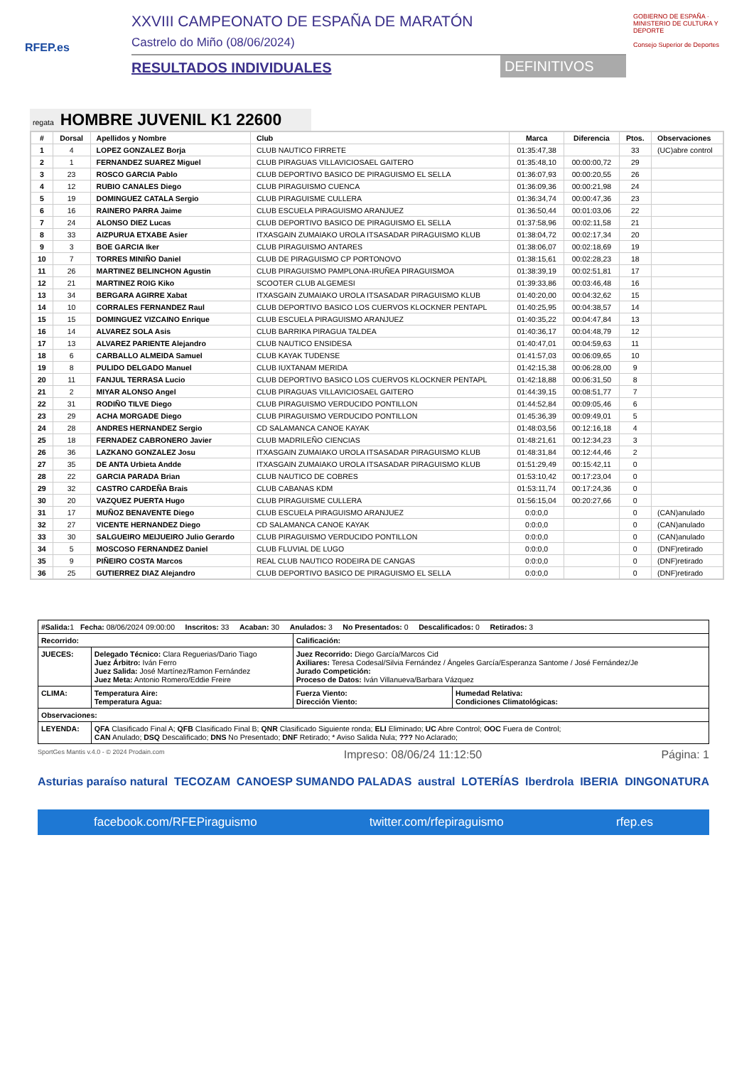RFEP.es
XXVIII CAMPEONATO DE ESPAÑA DE MARATÓN
Castrelo do Miño (08/06/2024)
RESULTADOS INDIVIDUALES DEFINITIVOS
GOBIERNO DE ESPAÑA · MINISTERIO DE CULTURA Y DEPORTE
Consejo Superior de Deportes
regata HOMBRE JUVENIL K1 22600
| # | Dorsal | Apellidos y Nombre | Club | Marca | Diferencia | Ptos. | Observaciones |
| --- | --- | --- | --- | --- | --- | --- | --- |
| 1 | 4 | LOPEZ GONZALEZ Borja | CLUB NAUTICO FIRRETE | 01:35:47,38 | | 33 | (UC)abre control |
| 2 | 1 | FERNANDEZ SUAREZ Miguel | CLUB PIRAGUAS VILLAVICIOSAEL GAITERO | 01:35:48,10 | 00:00:00,72 | 29 | |
| 3 | 23 | ROSCO GARCIA Pablo | CLUB DEPORTIVO BASICO DE PIRAGUISMO EL SELLA | 01:36:07,93 | 00:00:20,55 | 26 | |
| 4 | 12 | RUBIO CANALES Diego | CLUB PIRAGUISMO CUENCA | 01:36:09,36 | 00:00:21,98 | 24 | |
| 5 | 19 | DOMINGUEZ CATALA Sergio | CLUB PIRAGUISME CULLERA | 01:36:34,74 | 00:00:47,36 | 23 | |
| 6 | 16 | RAINERO PARRA Jaime | CLUB ESCUELA PIRAGUISMO ARANJUEZ | 01:36:50,44 | 00:01:03,06 | 22 | |
| 7 | 24 | ALONSO DIEZ Lucas | CLUB DEPORTIVO BASICO DE PIRAGUISMO EL SELLA | 01:37:58,96 | 00:02:11,58 | 21 | |
| 8 | 33 | AIZPURUA ETXABE Asier | ITXASGAIN ZUMAIAKO UROLA ITSASADAR PIRAGUISMO KLUB | 01:38:04,72 | 00:02:17,34 | 20 | |
| 9 | 3 | BOE GARCIA Iker | CLUB PIRAGUISMO ANTARES | 01:38:06,07 | 00:02:18,69 | 19 | |
| 10 | 7 | TORRES MINIÑO Daniel | CLUB DE PIRAGUISMO CP PORTONOVO | 01:38:15,61 | 00:02:28,23 | 18 | |
| 11 | 26 | MARTINEZ BELINCHON Agustin | CLUB PIRAGUISMO PAMPLONA-IRUÑEA PIRAGUISMOA | 01:38:39,19 | 00:02:51,81 | 17 | |
| 12 | 21 | MARTINEZ ROIG Kiko | SCOOTER CLUB ALGEMESI | 01:39:33,86 | 00:03:46,48 | 16 | |
| 13 | 34 | BERGARA AGIRRE Xabat | ITXASGAIN ZUMAIAKO UROLA ITSASADAR PIRAGUISMO KLUB | 01:40:20,00 | 00:04:32,62 | 15 | |
| 14 | 10 | CORRALES FERNANDEZ Raul | CLUB DEPORTIVO BASICO LOS CUERVOS KLOCKNER PENTAPL | 01:40:25,95 | 00:04:38,57 | 14 | |
| 15 | 15 | DOMINGUEZ VIZCAINO Enrique | CLUB ESCUELA PIRAGUISMO ARANJUEZ | 01:40:35,22 | 00:04:47,84 | 13 | |
| 16 | 14 | ALVAREZ SOLA Asis | CLUB BARRIKA PIRAGUA TALDEA | 01:40:36,17 | 00:04:48,79 | 12 | |
| 17 | 13 | ALVAREZ PARIENTE Alejandro | CLUB NAUTICO ENSIDESA | 01:40:47,01 | 00:04:59,63 | 11 | |
| 18 | 6 | CARBALLO ALMEIDA Samuel | CLUB KAYAK TUDENSE | 01:41:57,03 | 00:06:09,65 | 10 | |
| 19 | 8 | PULIDO DELGADO Manuel | CLUB IUXTANAM MERIDA | 01:42:15,38 | 00:06:28,00 | 9 | |
| 20 | 11 | FANJUL TERRASA Lucio | CLUB DEPORTIVO BASICO LOS CUERVOS KLOCKNER PENTAPL | 01:42:18,88 | 00:06:31,50 | 8 | |
| 21 | 2 | MIYAR ALONSO Angel | CLUB PIRAGUAS VILLAVICIOSAEL GAITERO | 01:44:39,15 | 00:08:51,77 | 7 | |
| 22 | 31 | RODIÑO TILVE Diego | CLUB PIRAGUISMO VERDUCIDO PONTILLON | 01:44:52,84 | 00:09:05,46 | 6 | |
| 23 | 29 | ACHA MORGADE Diego | CLUB PIRAGUISMO VERDUCIDO PONTILLON | 01:45:36,39 | 00:09:49,01 | 5 | |
| 24 | 28 | ANDRES HERNANDEZ Sergio | CD SALAMANCA CANOE KAYAK | 01:48:03,56 | 00:12:16,18 | 4 | |
| 25 | 18 | FERNADEZ CABRONERO Javier | CLUB MADRILEÑO CIENCIAS | 01:48:21,61 | 00:12:34,23 | 3 | |
| 26 | 36 | LAZKANO GONZALEZ Josu | ITXASGAIN ZUMAIAKO UROLA ITSASADAR PIRAGUISMO KLUB | 01:48:31,84 | 00:12:44,46 | 2 | |
| 27 | 35 | DE ANTA Urbieta Andde | ITXASGAIN ZUMAIAKO UROLA ITSASADAR PIRAGUISMO KLUB | 01:51:29,49 | 00:15:42,11 | 0 | |
| 28 | 22 | GARCIA PARADA Brian | CLUB NAUTICO DE COBRES | 01:53:10,42 | 00:17:23,04 | 0 | |
| 29 | 32 | CASTRO CARDEÑA Brais | CLUB CABANAS KDM | 01:53:11,74 | 00:17:24,36 | 0 | |
| 30 | 20 | VAZQUEZ PUERTA Hugo | CLUB PIRAGUISME CULLERA | 01:56:15,04 | 00:20:27,66 | 0 | |
| 31 | 17 | MUÑOZ BENAVENTE Diego | CLUB ESCUELA PIRAGUISMO ARANJUEZ | 0:0:0,0 | | 0 | (CAN)anulado |
| 32 | 27 | VICENTE HERNANDEZ Diego | CD SALAMANCA CANOE KAYAK | 0:0:0,0 | | 0 | (CAN)anulado |
| 33 | 30 | SALGUEIRO MEIJUEIRO Julio Gerardo | CLUB PIRAGUISMO VERDUCIDO PONTILLON | 0:0:0,0 | | 0 | (CAN)anulado |
| 34 | 5 | MOSCOSO FERNANDEZ Daniel | CLUB FLUVIAL DE LUGO | 0:0:0,0 | | 0 | (DNF)retirado |
| 35 | 9 | PIÑEIRO COSTA Marcos | REAL CLUB NAUTICO RODEIRA DE CANGAS | 0:0:0,0 | | 0 | (DNF)retirado |
| 36 | 25 | GUTIERREZ DIAZ Alejandro | CLUB DEPORTIVO BASICO DE PIRAGUISMO EL SELLA | 0:0:0,0 | | 0 | (DNF)retirado |
| #Salida: 1 Fecha: 08/06/2024 09:00:00 Inscritos: 33 Acaban: 30 Anulados: 3 No Presentados: 0 Descalificados: 0 Retirados: 3 | | | |
| Recorrido: | | Calificación: | |
| JUECES: | Delegado Técnico: Clara Reguerias/Dario Tiago Juez Árbitro: Iván Ferro Juez Salida: José Martínez/Ramon Fernández Juez Meta: Antonio Romero/Eddie Freire | Juez Recorrido: Diego García/Marcos Cid Axiliares: Teresa Codesal/Silvia Fernández / Ángeles García/Esperanza Santome / José Fernández/Je Jurado Competición: Proceso de Datos: Iván Villanueva/Barbara Vázquez | |
| CLIMA: | Temperatura Aire: Temperatura Agua: | Fuerza Viento: Dirección Viento: | Humedad Relativa: Condiciones Climatológicas: |
| Observaciones: | | | |
| LEYENDA: | QFA Clasificado Final A; QFB Clasificado Final B; QNR Clasificado Siguiente ronda; ELI Eliminado; UC Abre Control; OOC Fuera de Control; CAN Anulado; DSQ Descalificado; DNS No Presentado; DNF Retirado; * Aviso Salida Nula; ??? No Aclarado; | | |
SportGes Mantis v.4.0 - © 2024 Prodain.com Impreso: 08/06/24 11:12:50 Página: 1
Asturias paraíso natural TECOZAM CANOESP SUMANDO PALADAS austral LOTERÍAS Iberdrola IBERIA DINGONATURA
facebook.com/RFEPiraguismo twitter.com/rfepiraguismo rfep.es